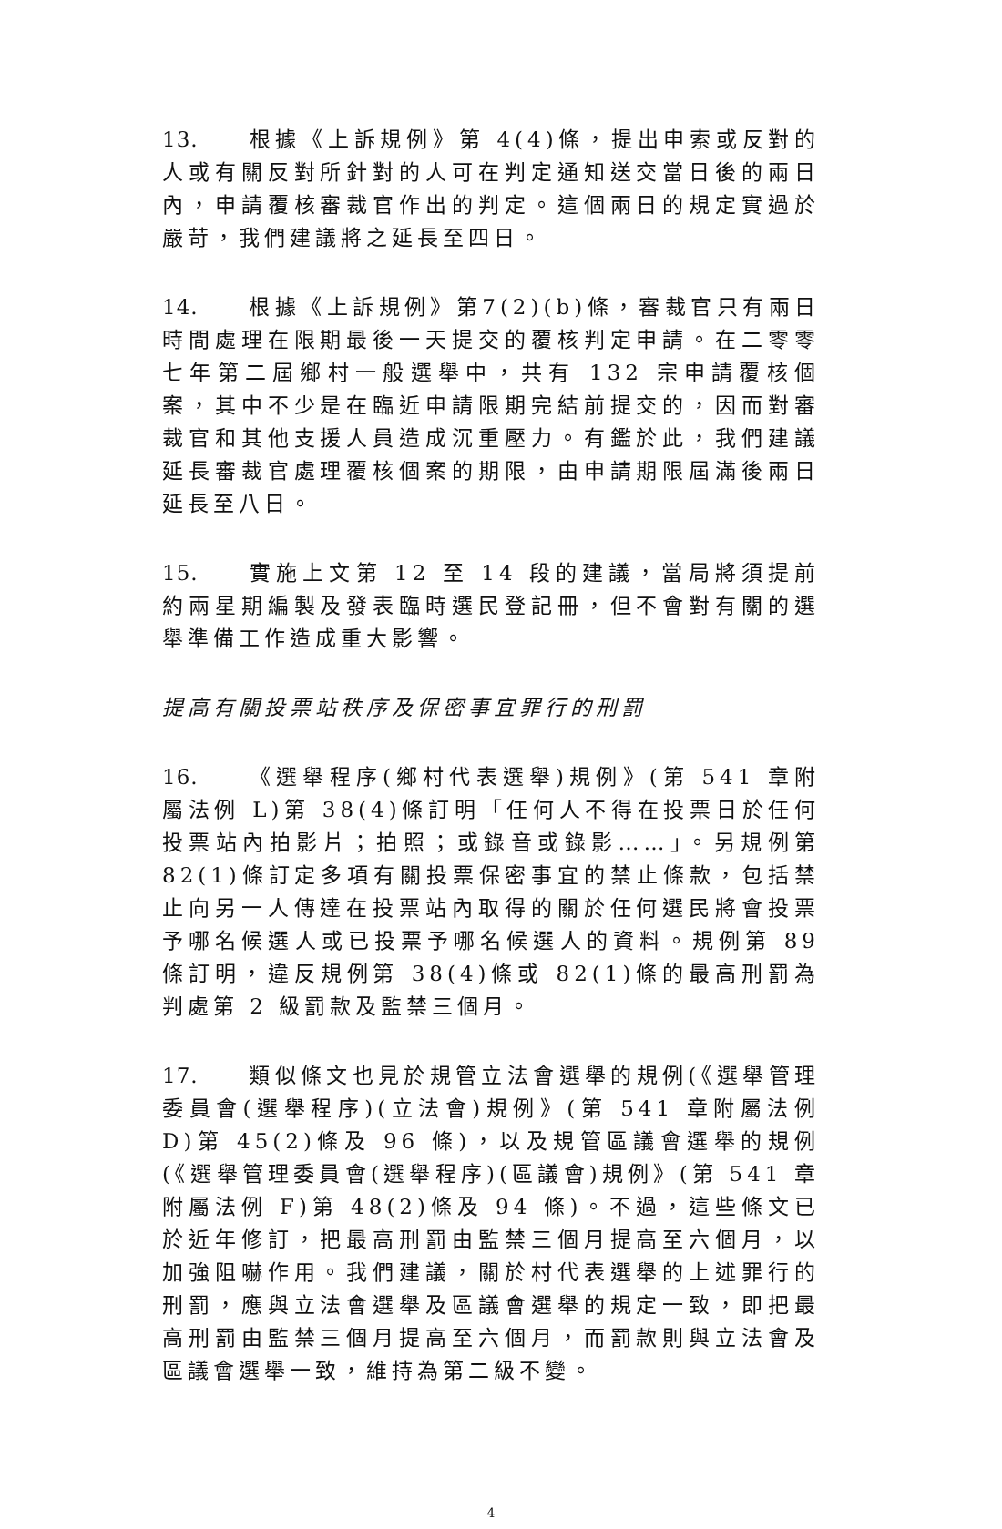13. 根據《上訴規例》第 4(4)條，提出申索或反對的人或有關反對所針對的人可在判定通知送交當日後的兩日內，申請覆核審裁官作出的判定。這個兩日的規定實過於嚴苛，我們建議將之延長至四日。
14. 根據《上訴規例》第7(2)(b)條，審裁官只有兩日時間處理在限期最後一天提交的覆核判定申請。在二零零七年第二屆鄉村一般選舉中，共有 132 宗申請覆核個案，其中不少是在臨近申請限期完結前提交的，因而對審裁官和其他支援人員造成沉重壓力。有鑑於此，我們建議延長審裁官處理覆核個案的期限，由申請期限屆滿後兩日延長至八日。
15. 實施上文第 12 至 14 段的建議，當局將須提前約兩星期編製及發表臨時選民登記冊，但不會對有關的選舉準備工作造成重大影響。
提高有關投票站秩序及保密事宜罪行的刑罰
16. 《選舉程序(鄉村代表選舉)規例》(第 541 章附屬法例 L)第 38(4)條訂明「任何人不得在投票日於任何投票站內拍影片；拍照；或錄音或錄影……」。另規例第 82(1)條訂定多項有關投票保密事宜的禁止條款，包括禁止向另一人傳達在投票站內取得的關於任何選民將會投票予哪名候選人或已投票予哪名候選人的資料。規例第 89 條訂明，違反規例第 38(4)條或 82(1)條的最高刑罰為判處第 2 級罰款及監禁三個月。
17. 類似條文也見於規管立法會選舉的規例(《選舉管理委員會(選舉程序)(立法會)規例》(第 541 章附屬法例 D)第 45(2)條及 96 條)，以及規管區議會選舉的規例(《選舉管理委員會(選舉程序)(區議會)規例》(第 541 章附屬法例 F)第 48(2)條及 94 條)。不過，這些條文已於近年修訂，把最高刑罰由監禁三個月提高至六個月，以加強阻嚇作用。我們建議，關於村代表選舉的上述罪行的刑罰，應與立法會選舉及區議會選舉的規定一致，即把最高刑罰由監禁三個月提高至六個月，而罰款則與立法會及區議會選舉一致，維持為第二級不變。
4